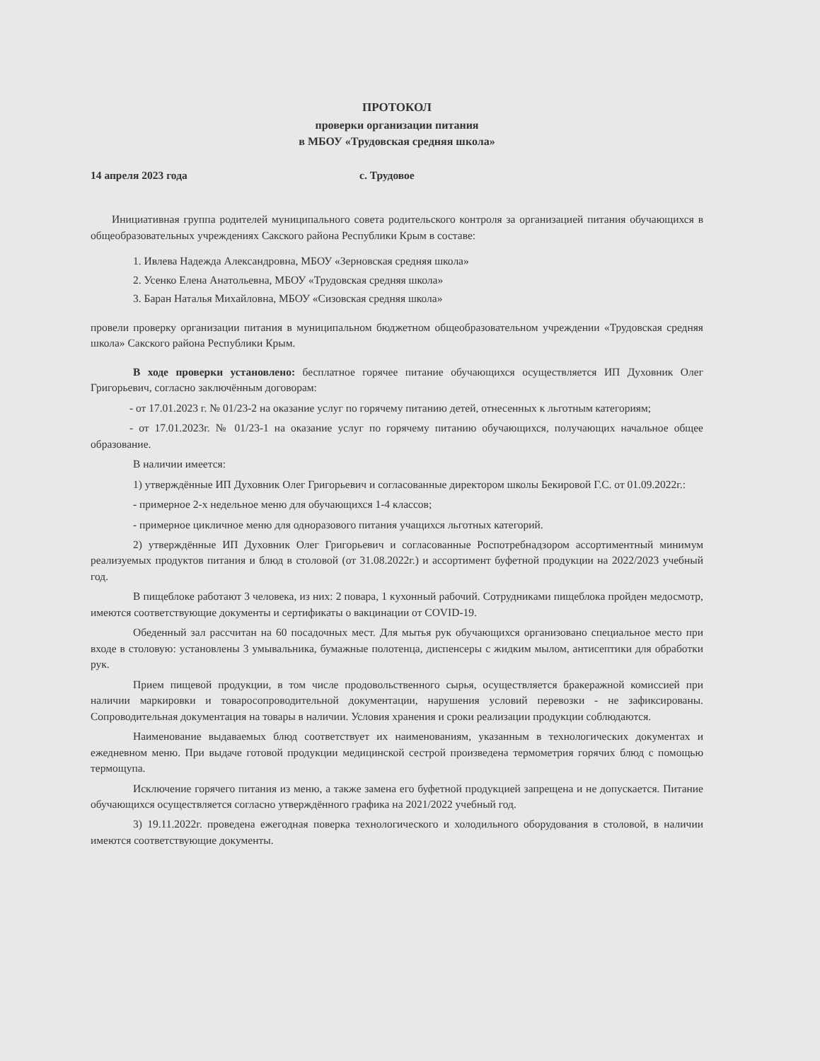ПРОТОКОЛ
проверки организации питания
в МБОУ «Трудовская средняя школа»
14 апреля 2023 года с. Трудовое
Инициативная группа родителей муниципального совета родительского контроля за организацией питания обучающихся в общеобразовательных учреждениях Сакского района Республики Крым в составе:
1. Ивлева Надежда Александровна, МБОУ «Зерновская средняя школа»
2. Усенко Елена Анатольевна, МБОУ «Трудовская средняя школа»
3. Баран Наталья Михайловна, МБОУ «Сизовская средняя школа»
провели проверку организации питания в муниципальном бюджетном общеобразовательном учреждении «Трудовская средняя школа» Сакского района Республики Крым.
В ходе проверки установлено: бесплатное горячее питание обучающихся осуществляется ИП Духовник Олег Григорьевич, согласно заключённым договорам:
- от 17.01.2023 г. № 01/23-2 на оказание услуг по горячему питанию детей, отнесенных к льготным категориям;
- от 17.01.2023г. № 01/23-1 на оказание услуг по горячему питанию обучающихся, получающих начальное общее образование.
В наличии имеется:
1) утверждённые ИП Духовник Олег Григорьевич и согласованные директором школы Бекировой Г.С. от 01.09.2022г.:
- примерное 2-х недельное меню для обучающихся 1-4 классов;
- примерное цикличное меню для одноразового питания учащихся льготных категорий.
2) утверждённые ИП Духовник Олег Григорьевич и согласованные Роспотребнадзором ассортиментный минимум реализуемых продуктов питания и блюд в столовой (от 31.08.2022г.) и ассортимент буфетной продукции на 2022/2023 учебный год.
В пищеблоке работают 3 человека, из них: 2 повара, 1 кухонный рабочий. Сотрудниками пищеблока пройден медосмотр, имеются соответствующие документы и сертификаты о вакцинации от COVID-19.
Обеденный зал рассчитан на 60 посадочных мест. Для мытья рук обучающихся организовано специальное место при входе в столовую: установлены 3 умывальника, бумажные полотенца, диспенсеры с жидким мылом, антисептики для обработки рук.
Прием пищевой продукции, в том числе продовольственного сырья, осуществляется бракеражной комиссией при наличии маркировки и товаросопроводительной документации, нарушения условий перевозки - не зафиксированы. Сопроводительная документация на товары в наличии. Условия хранения и сроки реализации продукции соблюдаются.
Наименование выдаваемых блюд соответствует их наименованиям, указанным в технологических документах и ежедневном меню. При выдаче готовой продукции медицинской сестрой произведена термометрия горячих блюд с помощью термощупа.
Исключение горячего питания из меню, а также замена его буфетной продукцией запрещена и не допускается. Питание обучающихся осуществляется согласно утверждённого графика на 2021/2022 учебный год.
3) 19.11.2022г. проведена ежегодная поверка технологического и холодильного оборудования в столовой, в наличии имеются соответствующие документы.